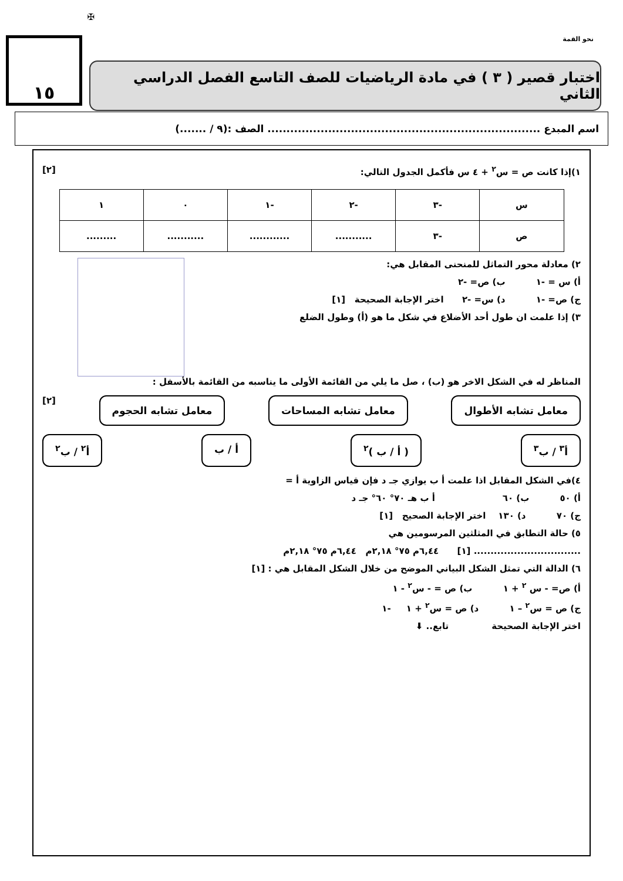نحو القمة
✠
١٥
اختبار قصير ( ٣ ) في مادة الرياضيات للصف التاسع الفصل الدراسي الثاني
اسم المبدع ........................................................................ الصف :(٩ / .......)
١)إذا كانت ص = س<sup>٢</sup> + ٤ س فأكمل الجدول التالي: [٢]
| س | -٣ | -٢ | -١ | ٠ | ١ |
| ص | -٣ | ........... | ............ | ........... | ......... |
٢) معادلة محور التماثل للمنحنى المقابل هي:
أ) س = -١ ب) ص= -٢
ج) ص= -١ د) س= -٢ اختر الإجابة الصحيحة [١]
٣) إذا علمت ان طول أحد الأضلاع في شكل ما هو (أ) وطول الضلع
المناظر له في الشكل الاخر هو (ب) ، صل ما يلي من القائمة الأولى ما يناسبه من القائمة بالأسفل :
معامل تشابه الأطوال معامل تشابه المساحات معامل تشابه الحجوم [٢]
أ<sup>٣</sup> / ب<sup>٣</sup> ( أ / ب )<sup>٢</sup> أ / ب أ<sup>٢</sup> / ب<sup>٢</sup>
٤)في الشكل المقابل اذا علمت أ ب يوازي جـ د فإن قياس الزاوية أ =
أ) ٥٠ ب) ٦٠ أ ب هـ ٧٠° ٦٠° جـ د
ج) ٧٠ د) ١٣٠ اختر الإجابة الصحيح [١]
٥) حالة التطابق في المثلثين المرسومين هي
................................ [١] ٦,٤٤م ٧٥° ٢,١٨م ٦,٤٤م ٧٥° ٢,١٨م
٦) الدالة التي تمثل الشكل البياني الموضح من خلال الشكل المقابل هي : [١]
أ) ص= - س <sup>٢</sup> + ١ ب) ص = - س<sup>٢</sup> - ١
ج) ص = س<sup>٢</sup> – ١ د) ص = س<sup>٢</sup> + ١ -١
اختر الإجابة الصحيحة تابع.. ⬇